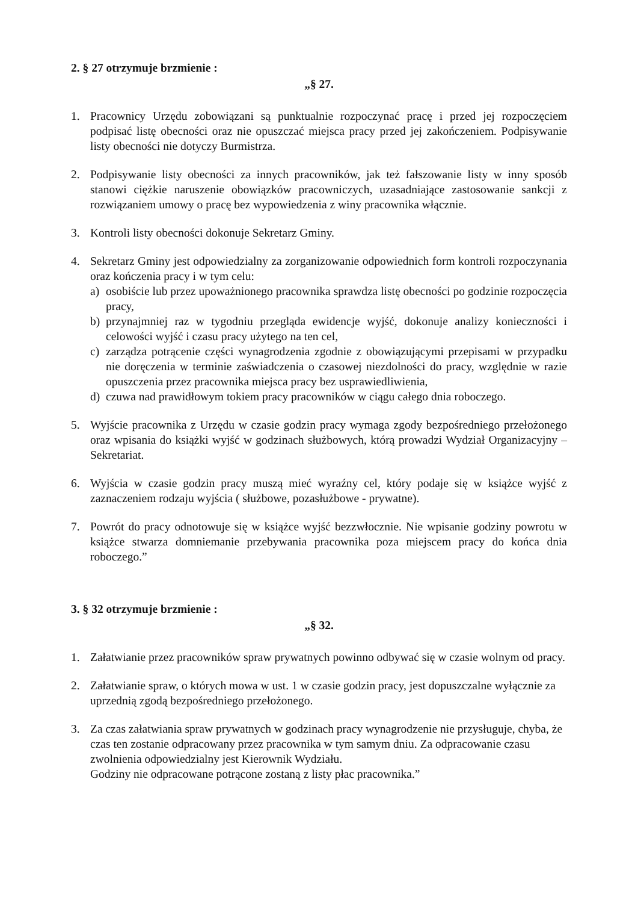2. § 27 otrzymuje brzmienie :
„§ 27.
1. Pracownicy Urzędu zobowiązani są punktualnie rozpoczynać pracę i przed jej rozpoczęciem podpisać listę obecności oraz nie opuszczać miejsca pracy przed jej zakończeniem. Podpisywanie listy obecności nie dotyczy Burmistrza.
2. Podpisywanie listy obecności za innych pracowników, jak też fałszowanie listy w inny sposób stanowi ciężkie naruszenie obowiązków pracowniczych, uzasadniające zastosowanie sankcji z rozwiązaniem umowy o pracę bez wypowiedzenia z winy pracownika włącznie.
3. Kontroli listy obecności dokonuje Sekretarz Gminy.
4. Sekretarz Gminy jest odpowiedzialny za zorganizowanie odpowiednich form kontroli rozpoczynania oraz kończenia pracy i w tym celu:
a) osobiście lub przez upoważnionego pracownika sprawdza listę obecności po godzinie rozpoczęcia pracy,
b) przynajmniej raz w tygodniu przegląda ewidencje wyjść, dokonuje analizy konieczności i celowości wyjść i czasu pracy użytego na ten cel,
c) zarządza potrącenie części wynagrodzenia zgodnie z obowiązującymi przepisami w przypadku nie doręczenia w terminie zaświadczenia o czasowej niezdolności do pracy, względnie w razie opuszczenia przez pracownika miejsca pracy bez usprawiedliwienia,
d) czuwa nad prawidłowym tokiem pracy pracowników w ciągu całego dnia roboczego.
5. Wyjście pracownika z Urzędu w czasie godzin pracy wymaga zgody bezpośredniego przełożonego oraz wpisania do książki wyjść w godzinach służbowych, którą prowadzi Wydział Organizacyjny – Sekretariat.
6. Wyjścia w czasie godzin pracy muszą mieć wyraźny cel, który podaje się w książce wyjść z zaznaczeniem rodzaju wyjścia ( służbowe, pozasłużbowe - prywatne).
7. Powrót do pracy odnotowuje się w książce wyjść bezzwłocznie. Nie wpisanie godziny powrotu w książce stwarza domniemanie przebywania pracownika poza miejscem pracy do końca dnia roboczego.”
3. § 32 otrzymuje brzmienie :
„§ 32.
1. Załatwianie przez pracowników spraw prywatnych powinno odbywać się w czasie wolnym od pracy.
2. Załatwianie spraw, o których mowa w ust. 1 w czasie godzin pracy, jest dopuszczalne wyłącznie za uprzednią zgodą bezpośredniego przełożonego.
3. Za czas załatwiania spraw prywatnych w godzinach pracy wynagrodzenie nie przysługuje, chyba, że czas ten zostanie odpracowany przez pracownika w tym samym dniu. Za odpracowanie czasu zwolnienia odpowiedzialny jest Kierownik Wydziału.
Godziny nie odpracowane potrącone zostaną z listy płac pracownika.”